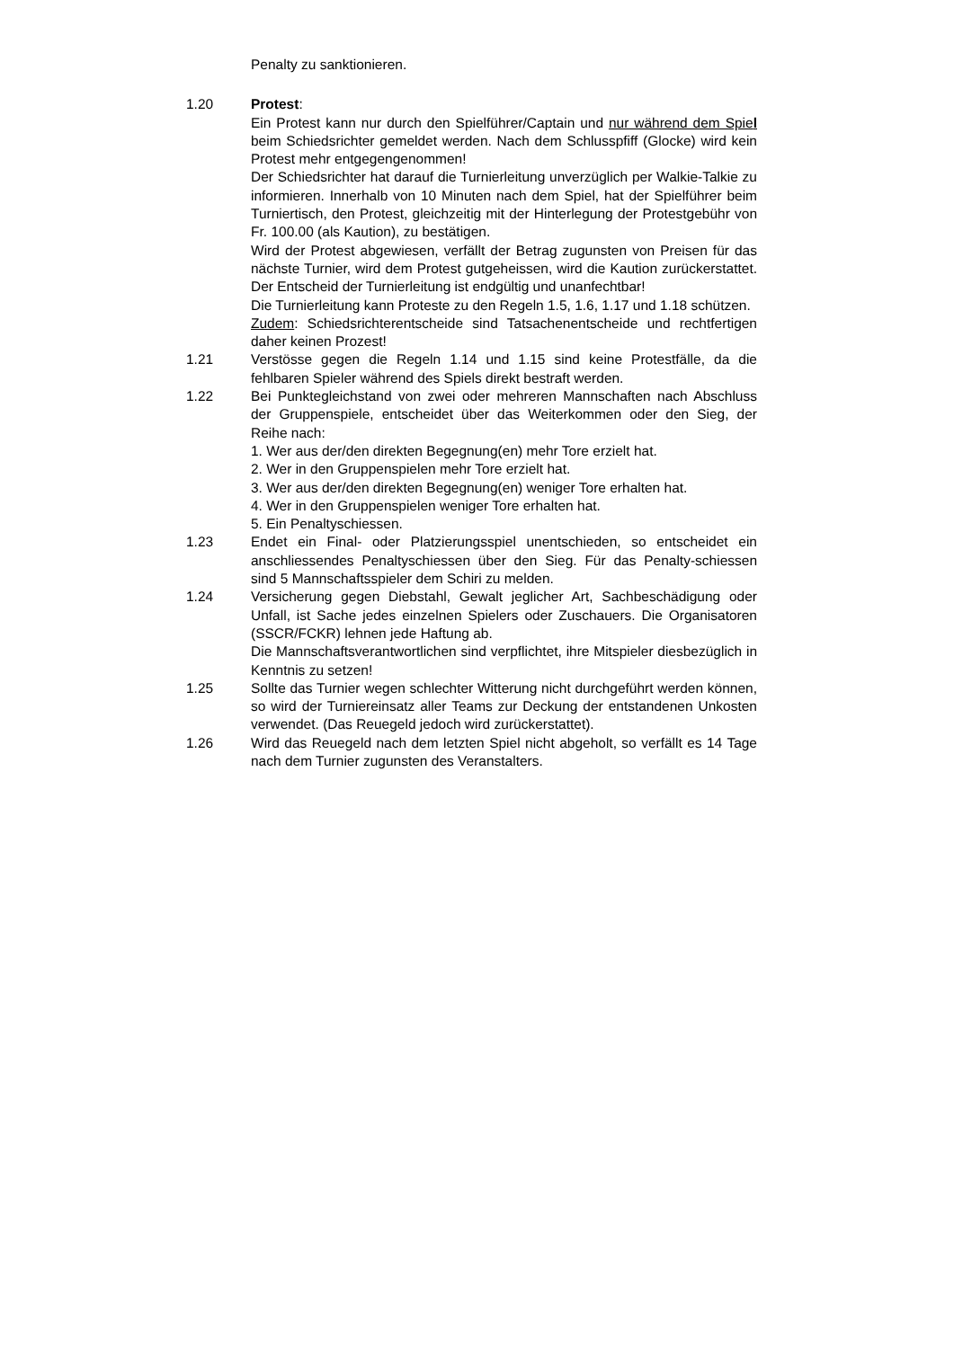Penalty zu sanktionieren.
1.20 Protest:
Ein Protest kann nur durch den Spielführer/Captain und nur während dem Spiel beim Schiedsrichter gemeldet werden. Nach dem Schlusspfiff (Glocke) wird kein Protest mehr entgegengenommen!
Der Schiedsrichter hat darauf die Turnierleitung unverzüglich per Walkie-Talkie zu informieren. Innerhalb von 10 Minuten nach dem Spiel, hat der Spielführer beim Turniertisch, den Protest, gleichzeitig mit der Hinterlegung der Protestgebühr von Fr. 100.00 (als Kaution), zu bestätigen.
Wird der Protest abgewiesen, verfällt der Betrag zugunsten von Preisen für das nächste Turnier, wird dem Protest gutgeheissen, wird die Kaution zurückerstattet. Der Entscheid der Turnierleitung ist endgültig und unanfechtbar!
Die Turnierleitung kann Proteste zu den Regeln 1.5, 1.6, 1.17 und 1.18 schützen.
Zudem: Schiedsrichterentscheide sind Tatsachenentscheide und rechtfertigen daher keinen Prozest!
1.21 Verstösse gegen die Regeln 1.14 und 1.15 sind keine Protestfälle, da die fehlbaren Spieler während des Spiels direkt bestraft werden.
1.22 Bei Punktegleichstand von zwei oder mehreren Mannschaften nach Abschluss der Gruppenspiele, entscheidet über das Weiterkommen oder den Sieg, der Reihe nach:
1. Wer aus der/den direkten Begegnung(en) mehr Tore erzielt hat.
2. Wer in den Gruppenspielen mehr Tore erzielt hat.
3. Wer aus der/den direkten Begegnung(en) weniger Tore erhalten hat.
4. Wer in den Gruppenspielen weniger Tore erhalten hat.
5. Ein Penaltyschiessen.
1.23 Endet ein Final- oder Platzierungsspiel unentschieden, so entscheidet ein anschliessendes Penaltyschiessen über den Sieg. Für das Penalty-schiessen sind 5 Mannschaftsspieler dem Schiri zu melden.
1.24 Versicherung gegen Diebstahl, Gewalt jeglicher Art, Sachbeschädigung oder Unfall, ist Sache jedes einzelnen Spielers oder Zuschauers. Die Organisatoren (SSCR/FCKR) lehnen jede Haftung ab.
Die Mannschaftsverantwortlichen sind verpflichtet, ihre Mitspieler diesbezüglich in Kenntnis zu setzen!
1.25 Sollte das Turnier wegen schlechter Witterung nicht durchgeführt werden können, so wird der Turniereinsatz aller Teams zur Deckung der entstandenen Unkosten verwendet. (Das Reuegeld jedoch wird zurückerstattet).
1.26 Wird das Reuegeld nach dem letzten Spiel nicht abgeholt, so verfällt es 14 Tage nach dem Turnier zugunsten des Veranstalters.